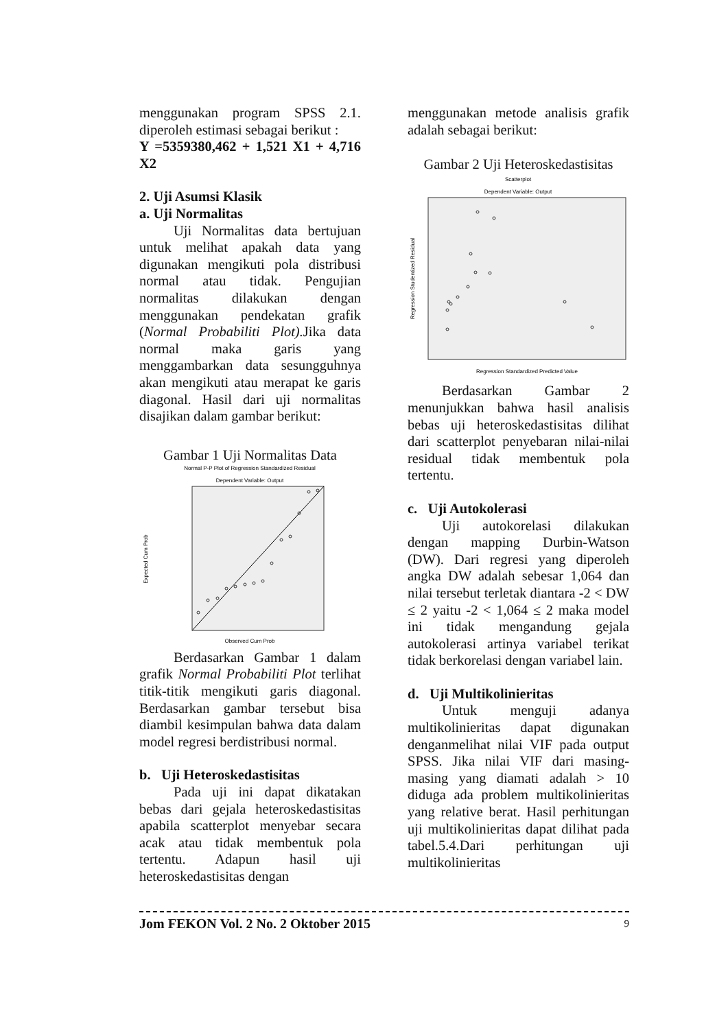menggunakan program SPSS 2.1. diperoleh estimasi sebagai berikut :
Y =5359380,462 + 1,521 X1 + 4,716 X2
2. Uji Asumsi Klasik
a. Uji Normalitas
Uji Normalitas data bertujuan untuk melihat apakah data yang digunakan mengikuti pola distribusi normal atau tidak. Pengujian normalitas dilakukan dengan menggunakan pendekatan grafik (Normal Probabiliti Plot). Jika data normal maka garis yang menggambarkan data sesungguhnya akan mengikuti atau merapat ke garis diagonal. Hasil dari uji normalitas disajikan dalam gambar berikut:
Gambar 1 Uji Normalitas Data
Normal P-P Plot of Regression Standardized Residual
Dependent Variable: Output
Observed Cum Prob
Expected Cum Prob
Berdasarkan Gambar 1 dalam grafik Normal Probabiliti Plot terlihat titik-titik mengikuti garis diagonal. Berdasarkan gambar tersebut bisa diambil kesimpulan bahwa data dalam model regresi berdistribusi normal.
b. Uji Heteroskedastisitas
Pada uji ini dapat dikatakan bebas dari gejala heteroskedastisitas apabila scatterplot menyebar secara acak atau tidak membentuk pola tertentu. Adapun hasil uji heteroskedastisitas dengan
menggunakan metode analisis grafik adalah sebagai berikut:
Gambar 2 Uji Heteroskedastisitas
Scatterplot
Dependent Variable: Output
Regression Standardized Predicted Value
Regression Studentized Residual
Berdasarkan Gambar 2 menunjukkan bahwa hasil analisis bebas uji heteroskedastisitas dilihat dari scatterplot penyebaran nilai-nilai residual tidak membentuk pola tertentu.
c. Uji Autokolerasi
Uji autokorelasi dilakukan dengan mapping Durbin-Watson (DW). Dari regresi yang diperoleh angka DW adalah sebesar 1,064 dan nilai tersebut terletak diantara -2 < DW ≤ 2 yaitu -2 < 1,064 ≤ 2 maka model ini tidak mengandung gejala autokolerasi artinya variabel terikat tidak berkorelasi dengan variabel lain.
d. Uji Multikolinieritas
Untuk menguji adanya multikolinieritas dapat digunakan denganmelihat nilai VIF pada output SPSS. Jika nilai VIF dari masing-masing yang diamati adalah > 10 diduga ada problem multikolinieritas yang relative berat. Hasil perhitungan uji multikolinieritas dapat dilihat pada tabel.5.4.Dari perhitungan uji multikolinieritas
Jom FEKON Vol. 2 No. 2 Oktober 2015 9